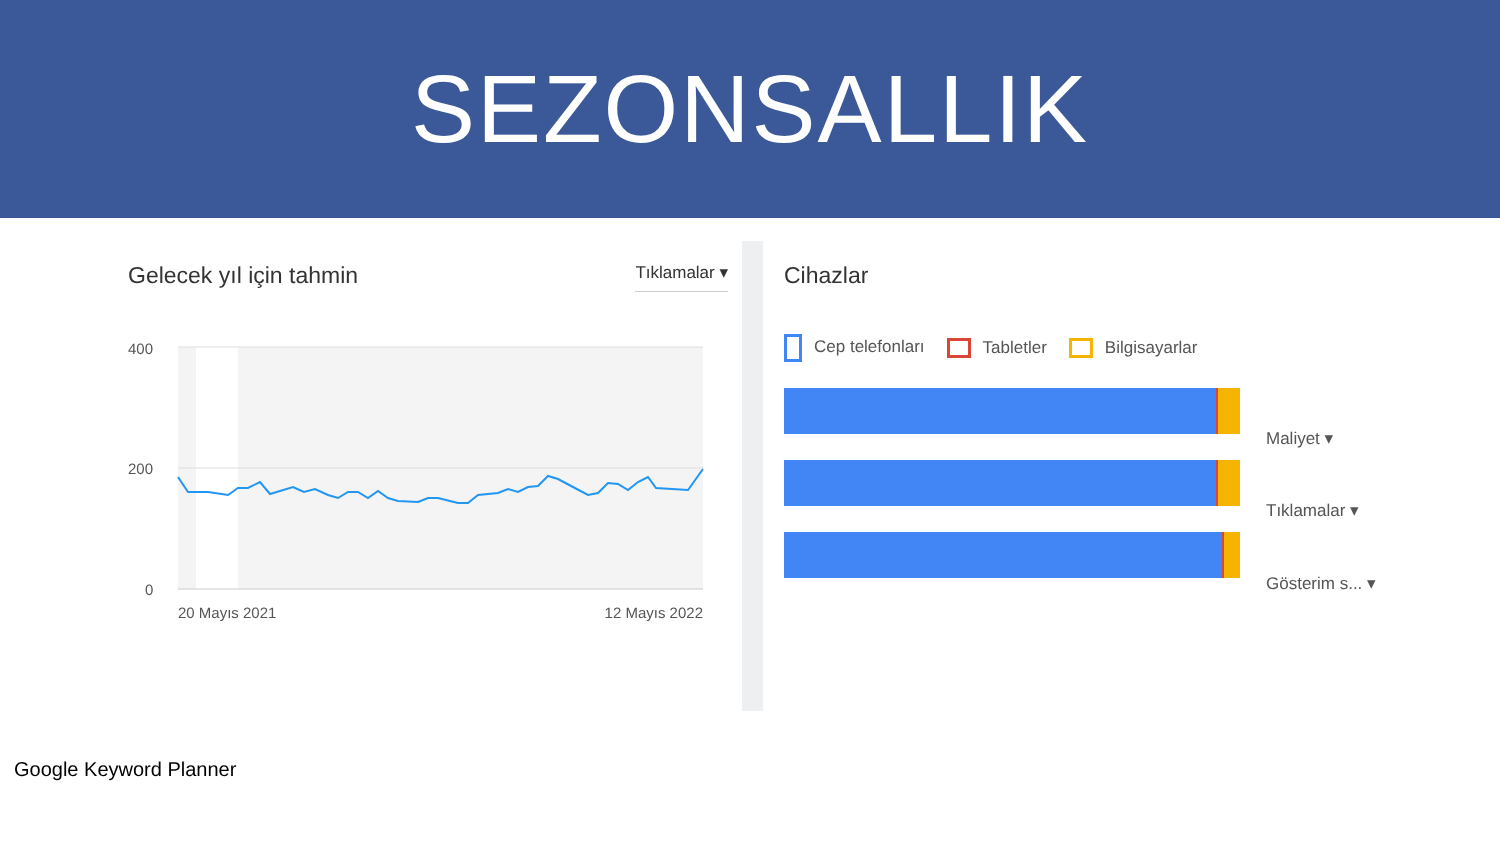SEZONSALLIK
Gelecek yıl için tahmin
Tıklamalar ▾
400
200
0
20 Mayıs 2021
12 Mayıs 2022
Cihazlar
Cep telefonları Tabletler Bilgisayarlar
Maliyet ▾
Tıklamalar ▾
Gösterim s... ▾
Google Keyword Planner